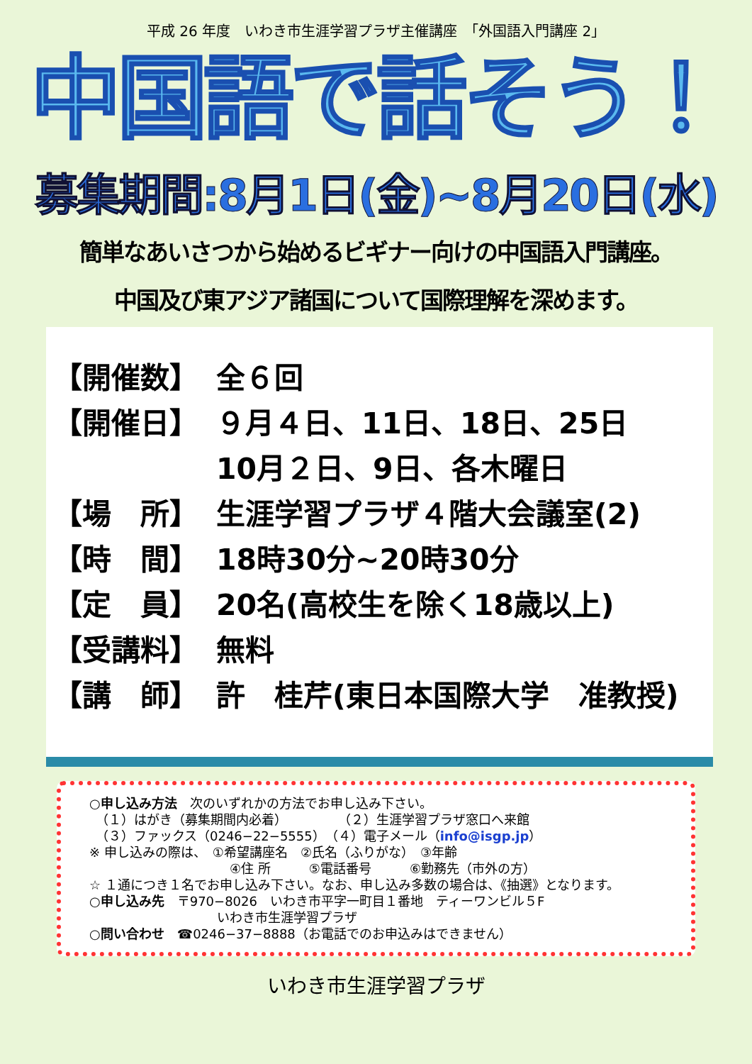平成 26 年度　いわき市生涯学習プラザ主催講座　「外国語入門講座 2」
中国語で話そう！
募集期間:8月1日(金)~8月20日(水)
簡単なあいさつから始めるビギナー向けの中国語入門講座。
中国及び東アジア諸国について国際理解を深めます。
【開催数】 全６回
【開催日】 ９月４日、11日、18日、25日
10月２日、9日、各木曜日
【場　所】 生涯学習プラザ４階大会議室(2)
【時　間】 18時30分~20時30分
【定　員】 20名(高校生を除く18歳以上)
【受講料】 無料
【講　師】 許　桂芹(東日本国際大学　准教授)
○申し込み方法　次のいずれかの方法でお申し込み下さい。
　（１）はがき（募集期間内必着）　　　　　（２）生涯学習プラザ窓口へ来館
　（３）ファックス（0246−22−5555）　（４）電子メール（info@isgp.jp）
※ 申し込みの際は、　①希望講座名　②氏名（ふりがな）　③年齢
　　　　　　　　　　　④住 所　　　⑤電話番号　　　⑥勤務先（市外の方）
☆ １通につき１名でお申し込み下さい。なお、申し込み多数の場合は、《抽選》となります。
○申し込み先　〒970−8026　いわき市平字一町目１番地　ティーワンビル５F
　　　　　　　　　　いわき市生涯学習プラザ
○問い合わせ　☎0246−37−8888（お電話でのお申込みはできません）
いわき市生涯学習プラザ